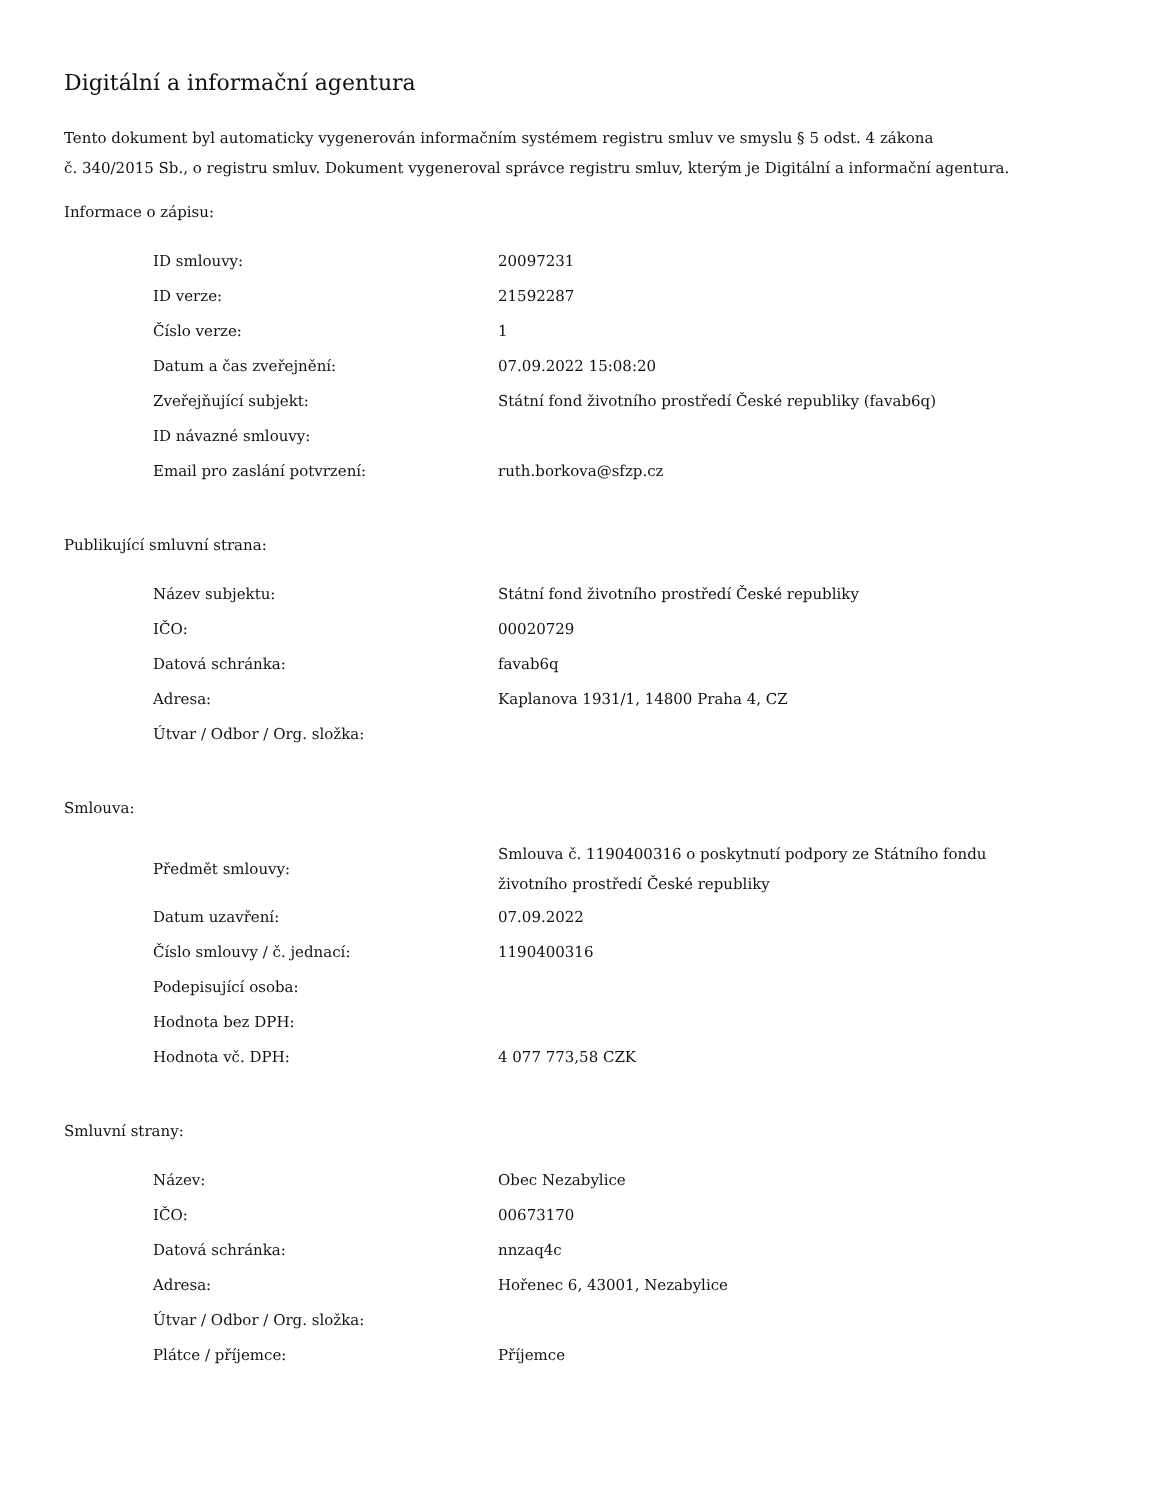Digitální a informační agentura
Tento dokument byl automaticky vygenerován informačním systémem registru smluv ve smyslu § 5 odst. 4 zákona
č. 340/2015 Sb., o registru smluv. Dokument vygeneroval správce registru smluv, kterým je Digitální a informační agentura.
Informace o zápisu:
| ID smlouvy: | 20097231 |
| ID verze: | 21592287 |
| Číslo verze: | 1 |
| Datum a čas zveřejnění: | 07.09.2022 15:08:20 |
| Zveřejňující subjekt: | Státní fond životního prostředí České republiky (favab6q) |
| ID návazné smlouvy: | |
| Email pro zaslání potvrzení: | ruth.borkova@sfzp.cz |
Publikující smluvní strana:
| Název subjektu: | Státní fond životního prostředí České republiky |
| IČO: | 00020729 |
| Datová schránka: | favab6q |
| Adresa: | Kaplanova 1931/1, 14800 Praha 4, CZ |
| Útvar / Odbor / Org. složka: | |
Smlouva:
| Předmět smlouvy: | Smlouva č. 1190400316 o poskytnutí podpory ze Státního fondu životního prostředí České republiky |
| Datum uzavření: | 07.09.2022 |
| Číslo smlouvy / č. jednací: | 1190400316 |
| Podepisující osoba: | |
| Hodnota bez DPH: | |
| Hodnota vč. DPH: | 4 077 773,58 CZK |
Smluvní strany:
| Název: | Obec Nezabylice |
| IČO: | 00673170 |
| Datová schránka: | nnzaq4c |
| Adresa: | Hořenec 6, 43001, Nezabylice |
| Útvar / Odbor / Org. složka: | |
| Plátce / příjemce: | Příjemce |